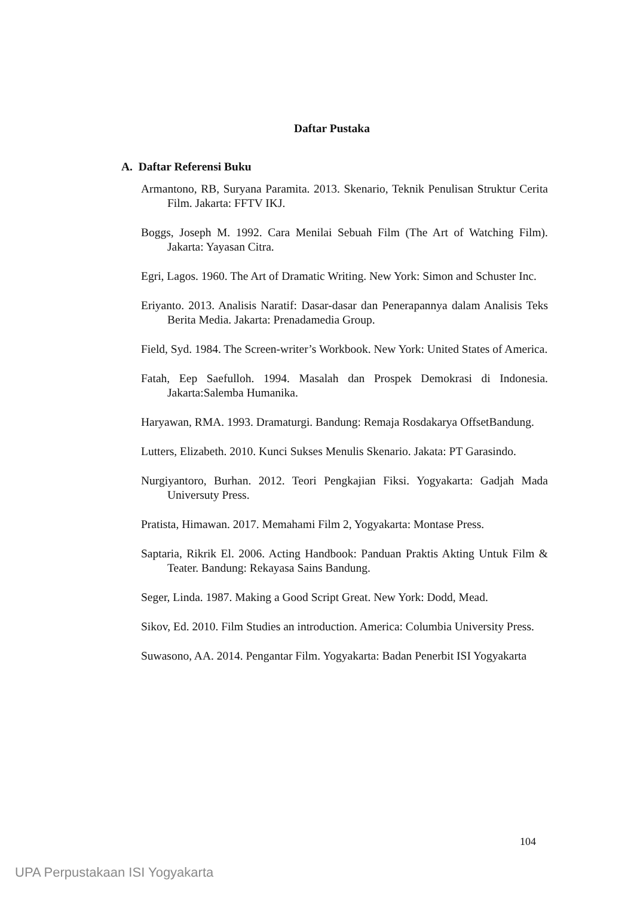Daftar Pustaka
A. Daftar Referensi Buku
Armantono, RB, Suryana Paramita. 2013. Skenario, Teknik Penulisan Struktur Cerita Film. Jakarta: FFTV IKJ.
Boggs, Joseph M. 1992. Cara Menilai Sebuah Film (The Art of Watching Film). Jakarta: Yayasan Citra.
Egri, Lagos. 1960. The Art of Dramatic Writing. New York: Simon and Schuster Inc.
Eriyanto. 2013. Analisis Naratif: Dasar-dasar dan Penerapannya dalam Analisis Teks Berita Media. Jakarta: Prenadamedia Group.
Field, Syd. 1984. The Screen-writer’s Workbook. New York: United States of America.
Fatah, Eep Saefulloh. 1994. Masalah dan Prospek Demokrasi di Indonesia. Jakarta:Salemba Humanika.
Haryawan, RMA. 1993. Dramaturgi. Bandung: Remaja Rosdakarya OffsetBandung.
Lutters, Elizabeth. 2010. Kunci Sukses Menulis Skenario. Jakata: PT Garasindo.
Nurgiyantoro, Burhan. 2012. Teori Pengkajian Fiksi. Yogyakarta: Gadjah Mada Universuty Press.
Pratista, Himawan. 2017. Memahami Film 2, Yogyakarta: Montase Press.
Saptaria, Rikrik El. 2006. Acting Handbook: Panduan Praktis Akting Untuk Film & Teater. Bandung: Rekayasa Sains Bandung.
Seger, Linda. 1987. Making a Good Script Great. New York: Dodd, Mead.
Sikov, Ed. 2010. Film Studies an introduction. America: Columbia University Press.
Suwasono, AA. 2014. Pengantar Film. Yogyakarta: Badan Penerbit ISI Yogyakarta
104
UPA Perpustakaan ISI Yogyakarta